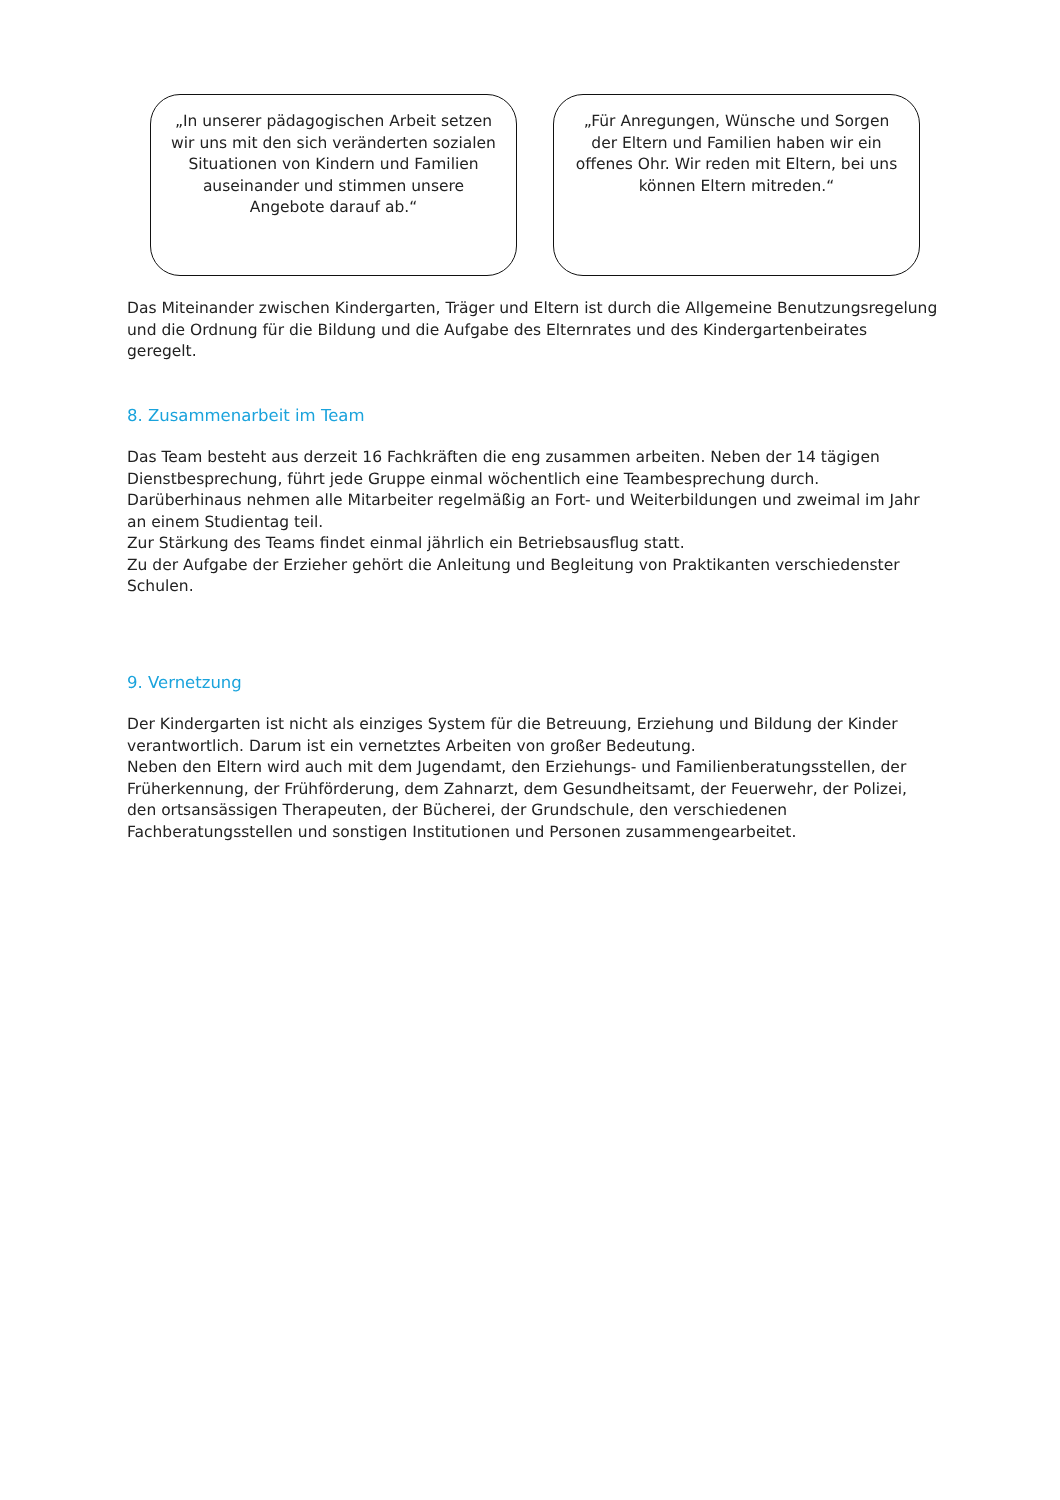„In unserer pädagogischen Arbeit setzen
wir uns mit den sich veränderten sozialen
Situationen von Kindern und Familien
auseinander und stimmen unsere
Angebote darauf ab.“
„Für Anregungen, Wünsche und Sorgen
der Eltern und Familien haben wir ein
offenes Ohr. Wir reden mit Eltern, bei uns
können Eltern mitreden.“
Das Miteinander zwischen Kindergarten, Träger und Eltern ist durch die Allgemeine Benutzungsregelung und die Ordnung für die Bildung und die Aufgabe des Elternrates und des Kindergartenbeirates geregelt.
8. Zusammenarbeit im Team
Das Team besteht aus derzeit 16 Fachkräften die eng zusammen arbeiten. Neben der 14 tägigen
Dienstbesprechung, führt jede Gruppe einmal wöchentlich eine Teambesprechung durch.
Darüberhinaus nehmen alle Mitarbeiter regelmäßig an Fort- und Weiterbildungen und zweimal im Jahr an einem Studientag teil.
Zur Stärkung des Teams findet einmal jährlich ein Betriebsausflug statt.
Zu der Aufgabe der Erzieher gehört die Anleitung und Begleitung von Praktikanten verschiedenster
Schulen.
9. Vernetzung
Der Kindergarten ist nicht als einziges System für die Betreuung, Erziehung und Bildung der Kinder
verantwortlich. Darum ist ein vernetztes Arbeiten von großer Bedeutung.
Neben den Eltern wird auch mit dem Jugendamt, den Erziehungs- und Familienberatungsstellen, der Früherkennung, der Frühförderung, dem Zahnarzt, dem Gesundheitsamt, der Feuerwehr, der Polizei, den ortsansässigen Therapeuten, der Bücherei, der Grundschule, den verschiedenen Fachberatungsstellen und sonstigen Institutionen und Personen zusammengearbeitet.